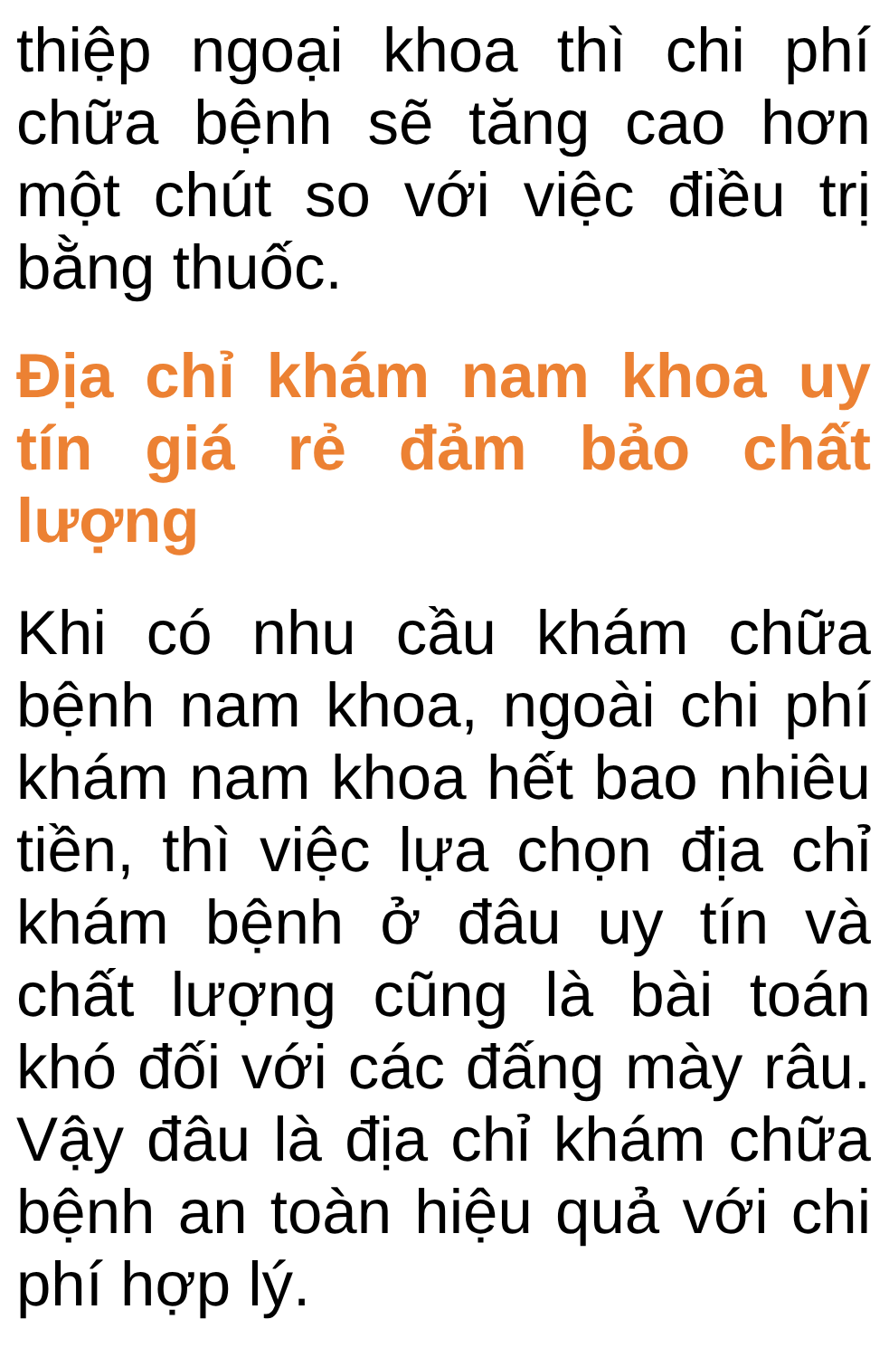thiệp ngoại khoa thì chi phí chữa bệnh sẽ tăng cao hơn một chút so với việc điều trị bằng thuốc.
Địa chỉ khám nam khoa uy tín giá rẻ đảm bảo chất lượng
Khi có nhu cầu khám chữa bệnh nam khoa, ngoài chi phí khám nam khoa hết bao nhiêu tiền, thì việc lựa chọn địa chỉ khám bệnh ở đâu uy tín và chất lượng cũng là bài toán khó đối với các đấng mày râu. Vậy đâu là địa chỉ khám chữa bệnh an toàn hiệu quả với chi phí hợp lý.